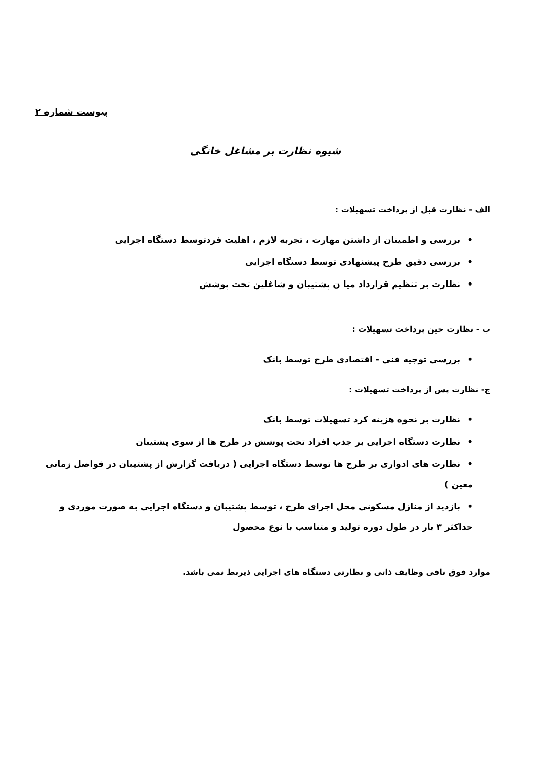پیوست شماره ۲
شیوه نظارت بر مشاغل خانگی
الف - نظارت قبل از پرداخت تسهیلات :
•بررسی و اطمینان از داشتن مهارت ، تجربه لازم ، اهلیت فردتوسط دستگاه اجرایی
•بررسی دقیق طرح پیشنهادی توسط دستگاه اجرایی
•نظارت بر تنظیم قرارداد میا ن پشتیبان و شاغلین تحت پوشش
ب - نظارت حین پرداخت تسهیلات :
•بررسی توجیه فنی - اقتصادی طرح توسط بانک
ج- نظارت پس از پرداخت تسهیلات :
•نظارت بر نحوه هزینه کرد تسهیلات توسط بانک
•نظارت دستگاه اجرایی بر جذب افراد تحت پوشش در طرح ها از سوی پشتیبان
•نظارت های ادواری بر طرح ها توسط دستگاه اجرایی ( دریافت گزارش از پشتیبان در فواصل زمانی معین )
•بازدید از منازل مسکونی محل اجرای طرح ، توسط پشتیبان و دستگاه اجرایی به صورت موردی و حداکثر ۳ بار در طول دوره تولید و متناسب با نوع محصول
موارد فوق نافی وظایف ذاتی و نظارتی دستگاه های اجرایی ذیربط نمی باشد.